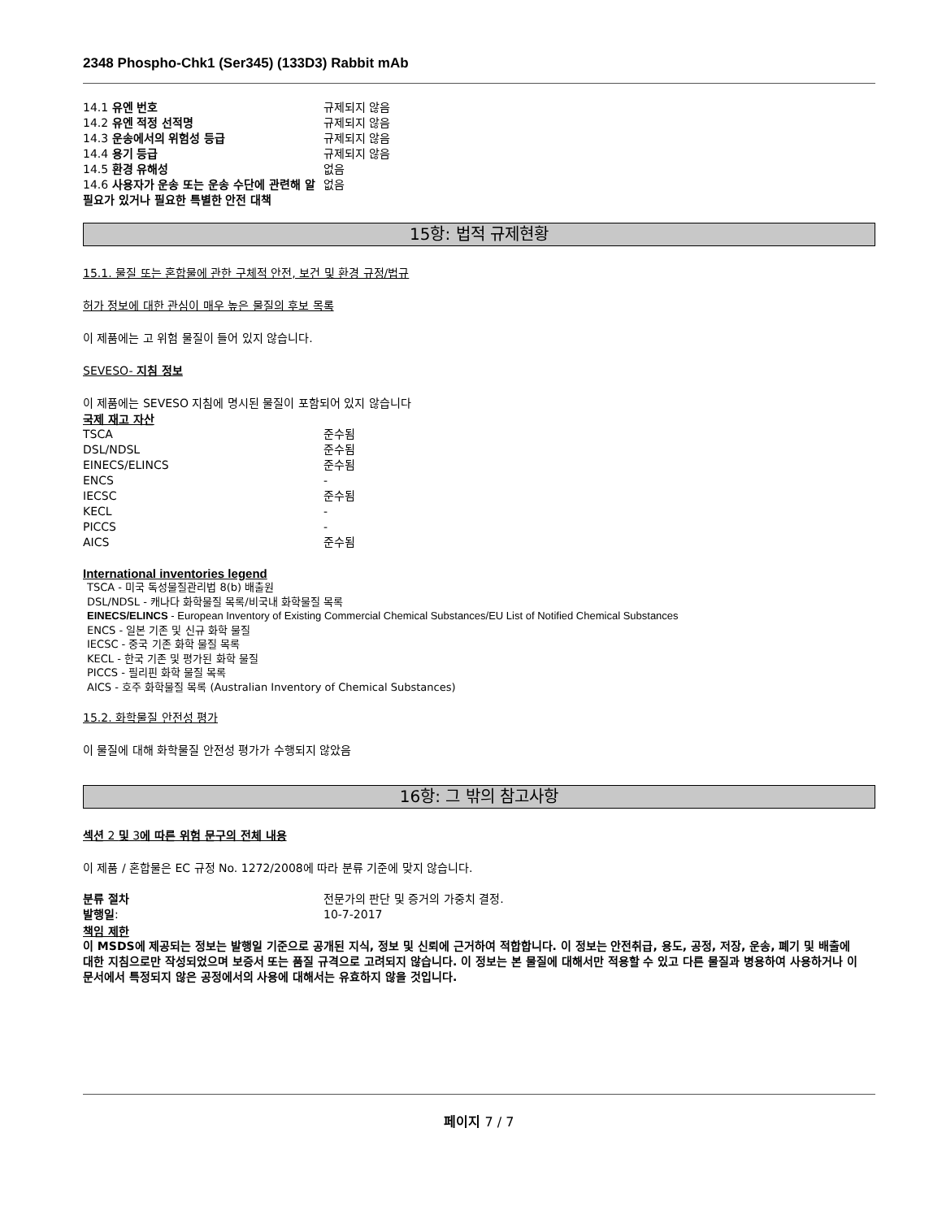2348 Phospho-Chk1 (Ser345) (133D3) Rabbit mAb
| 14.1 유엔 번호 | 규제되지 않음 |
| 14.2 유엔 적정 선적명 | 규제되지 않음 |
| 14.3 운송에서의 위험성 등급 | 규제되지 않음 |
| 14.4 용기 등급 | 규제되지 않음 |
| 14.5 환경 유해성 | 없음 |
| 14.6 사용자가 운송 또는 운송 수단에 관련해 알 필요가 있거나 필요한 특별한 안전 대책 | 없음 |
15항: 법적 규제현황
15.1. 물질 또는 혼합물에 관한 구체적 안전, 보건 및 환경 규정/법규
허가 정보에 대한 관심이 매우 높은 물질의 후보 목록
이 제품에는 고 위험 물질이 들어 있지 않습니다.
SEVESO- 지침 정보
이 제품에는 SEVESO 지침에 명시된 물질이 포함되어 있지 않습니다
국제 재고 자산
| TSCA | 준수됨 |
| DSL/NDSL | 준수됨 |
| EINECS/ELINCS | 준수됨 |
| ENCS | - |
| IECSC | 준수됨 |
| KECL | - |
| PICCS | - |
| AICS | 준수됨 |
International inventories legend
TSCA - 미국 독성물질관리법 8(b) 배출원
DSL/NDSL - 캐나다 화학물질 목록/비국내 화학물질 목록
EINECS/ELINCS - European Inventory of Existing Commercial Chemical Substances/EU List of Notified Chemical Substances
ENCS - 일본 기존 및 신규 화학 물질
IECSC - 중국 기존 화학 물질 목록
KECL - 한국 기존 및 평가된 화학 물질
PICCS - 필리핀 화학 물질 목록
AICS - 호주 화학물질 목록 (Australian Inventory of Chemical Substances)
15.2. 화학물질 안전성 평가
이 물질에 대해 화학물질 안전성 평가가 수행되지 않았음
16항: 그 밖의 참고사항
섹션 2 및 3에 따른 위험 문구의 전체 내용
이 제품 / 혼합물은 EC 규정 No. 1272/2008에 따라 분류 기준에 맞지 않습니다.
| 분류 절차 | 전문가의 판단 및 증거의 가중치 결정. |
| 발행일 : | 10-7-2017 |
책임 제한
이 MSDS에 제공되는 정보는 발행일 기준으로 공개된 지식, 정보 및 신뢰에 근거하여 적합합니다. 이 정보는 안전취급, 용도, 공정, 저장, 운송, 폐기 및 배출에 대한 지침으로만 작성되었으며 보증서 또는 품질 규격으로 고려되지 않습니다. 이 정보는 본 물질에 대해서만 적용할 수 있고 다른 물질과 병용하여 사용하거나 이 문서에서 특정되지 않은 공정에서의 사용에 대해서는 유효하지 않을 것입니다.
페이지 7 / 7